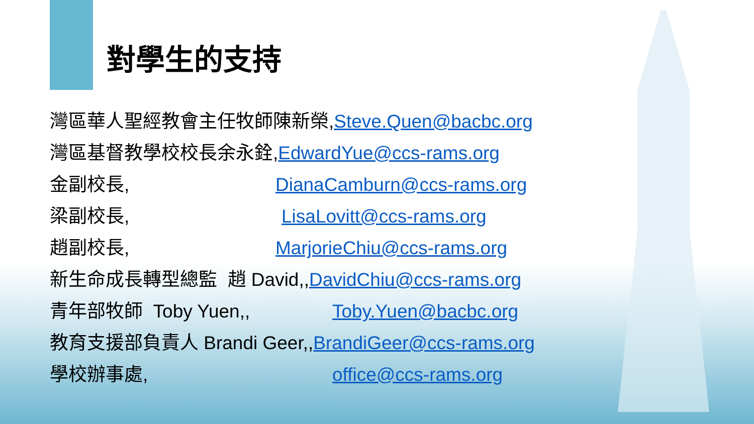對學生的支持
灣區華人聖經教會主任牧師陳新榮, Steve.Quen@bacbc.org
灣區基督教學校校長余永銓, EdwardYue@ccs-rams.org
金副校長, DianaCamburn@ccs-rams.org
梁副校長, LisaLovitt@ccs-rams.org
趙副校長, MarjorieChiu@ccs-rams.org
新生命成長轉型總監 趙 David,, DavidChiu@ccs-rams.org
青年部牧師 Toby Yuen,, Toby.Yuen@bacbc.org
教育支援部負責人 Brandi Geer,, BrandiGeer@ccs-rams.org
學校辦事處, office@ccs-rams.org